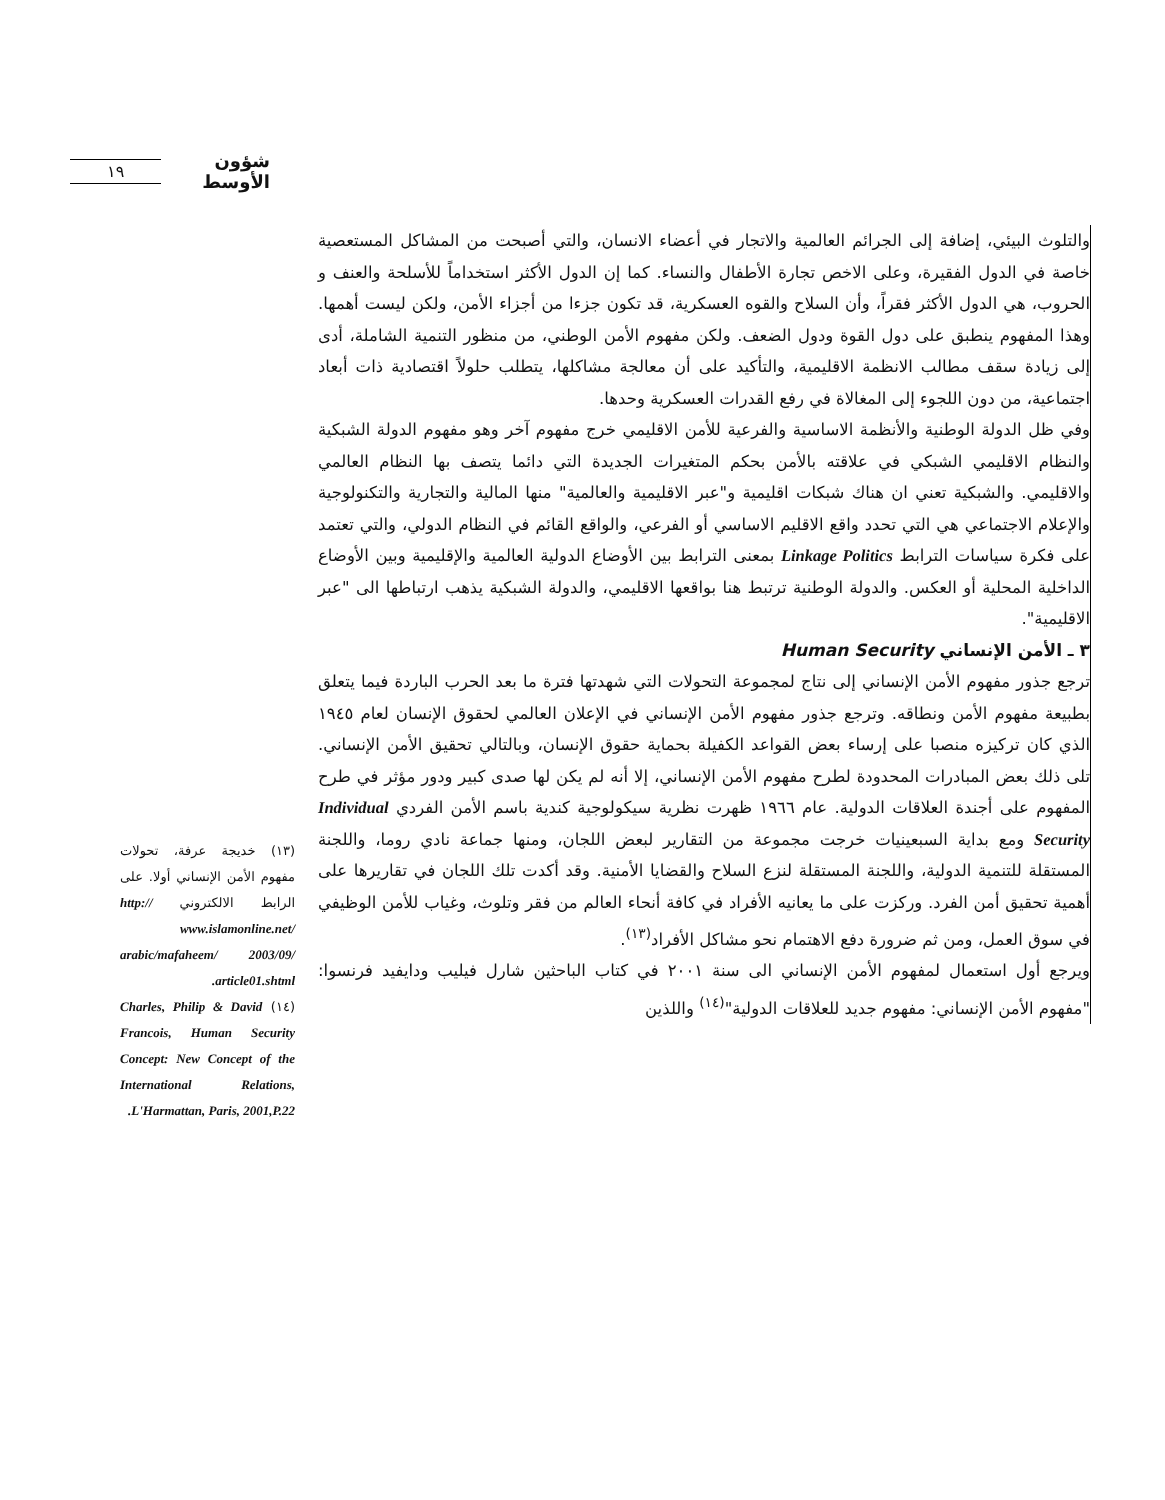شؤون الأوسط ١٩
والتلوث البيئي، إضافة إلى الجرائم العالمية والاتجار في أعضاء الانسان، والتي أصبحت من المشاكل المستعصية خاصة في الدول الفقيرة، وعلى الاخص تجارة الأطفال والنساء. كما إن الدول الأكثر استخداماً للأسلحة والعنف و الحروب، هي الدول الأكثر فقراً، وأن السلاح والقوه العسكرية، قد تكون جزءا من أجزاء الأمن، ولكن ليست أهمها. وهذا المفهوم ينطبق على دول القوة ودول الضعف. ولكن مفهوم الأمن الوطني، من منظور التنمية الشاملة، أدى إلى زيادة سقف مطالب الانظمة الاقليمية، والتأكيد على أن معالجة مشاكلها، يتطلب حلولاً اقتصادية ذات أبعاد اجتماعية، من دون اللجوء إلى المغالاة في رفع القدرات العسكرية وحدها.
وفي ظل الدولة الوطنية والأنظمة الاساسية والفرعية للأمن الاقليمي خرج مفهوم آخر وهو مفهوم الدولة الشبكية والنظام الاقليمي الشبكي في علاقته بالأمن بحكم المتغيرات الجديدة التي دائما يتصف بها النظام العالمي والاقليمي. والشبكية تعني ان هناك شبكات اقليمية و"عبر الاقليمية والعالمية" منها المالية والتجارية والتكنولوجية والإعلام الاجتماعي هي التي تحدد واقع الاقليم الاساسي أو الفرعي، والواقع القائم في النظام الدولي، والتي تعتمد على فكرة سياسات الترابط Linkage Politics بمعنى الترابط بين الأوضاع الدولية العالمية والإقليمية وبين الأوضاع الداخلية المحلية أو العكس. والدولة الوطنية ترتبط هنا بواقعها الاقليمي، والدولة الشبكية يذهب ارتباطها الى "عبر الاقليمية".
٣ ـ الأمن الإنساني Human Security
ترجع جذور مفهوم الأمن الإنساني إلى نتاج لمجموعة التحولات التي شهدتها فترة ما بعد الحرب الباردة فيما يتعلق بطبيعة مفهوم الأمن ونطاقه. وترجع جذور مفهوم الأمن الإنساني في الإعلان العالمي لحقوق الإنسان لعام ١٩٤٥ الذي كان تركيزه منصبا على إرساء بعض القواعد الكفيلة بحماية حقوق الإنسان، وبالتالي تحقيق الأمن الإنساني. تلى ذلك بعض المبادرات المحدودة لطرح مفهوم الأمن الإنساني، إلا أنه لم يكن لها صدى كبير ودور مؤثر في طرح المفهوم على أجندة العلاقات الدولية. عام ١٩٦٦ ظهرت نظرية سيكولوجية كندية باسم الأمن الفردي Individual Security ومع بداية السبعينيات خرجت مجموعة من التقارير لبعض اللجان، ومنها جماعة نادي روما، واللجنة المستقلة للتنمية الدولية، واللجنة المستقلة لنزع السلاح والقضايا الأمنية. وقد أكدت تلك اللجان في تقاريرها على أهمية تحقيق أمن الفرد. وركزت على ما يعانيه الأفراد في كافة أنحاء العالم من فقر وتلوث، وغياب للأمن الوظيفي في سوق العمل، ومن ثم ضرورة دفع الاهتمام نحو مشاكل الأفراد<sup>(١٣)</sup>.
ويرجع أول استعمال لمفهوم الأمن الإنساني الى سنة ٢٠٠١ في كتاب الباحثين شارل فيليب ودايفيد فرنسوا: "مفهوم الأمن الإنساني: مفهوم جديد للعلاقات الدولية"<sup>(١٤)</sup> واللذين
(١٣) خديجة عرفة، تحولات مفهوم الأمن الإنساني أولا. على الرابط الالكتروني http:// www.islamonline.net/ arabic/mafaheem/ 2003/09/ article01.shtml.
(١٤) Charles, Philip & David Francois, Human Security Concept: New Concept of the International Relations, L'Harmattan, Paris, 2001,P.22.